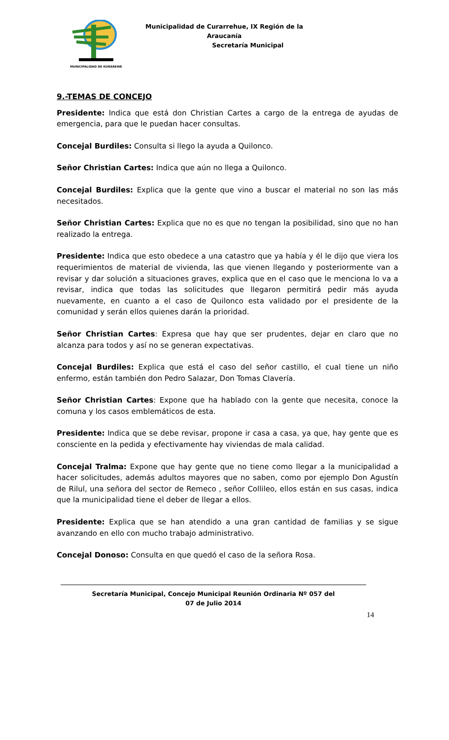MUNICIPALIDAD DE KURAREWE
Municipalidad de Curarrehue, IX Región de la Araucanía
Secretaría Municipal
9.-TEMAS DE CONCEJO
Presidente: Indica que está don Christian Cartes a cargo de la entrega de ayudas de emergencia, para que le puedan hacer consultas.
Concejal Burdiles: Consulta si llego la ayuda a Quilonco.
Señor Christian Cartes: Indica que aún no llega a Quilonco.
Concejal Burdiles: Explica que la gente que vino a buscar el material no son las más necesitados.
Señor Christian Cartes: Explica que no es que no tengan la posibilidad, sino que no han realizado la entrega.
Presidente: Indica que esto obedece a una catastro que ya había y él le dijo que viera los requerimientos de material de vivienda, las que vienen llegando y posteriormente van a revisar y dar solución a situaciones graves, explica que en el caso que le menciona lo va a revisar, indica que todas las solicitudes que llegaron permitirá pedir más ayuda nuevamente, en cuanto a el caso de Quilonco esta validado por el presidente de la comunidad y serán ellos quienes darán la prioridad.
Señor Christian Cartes: Expresa que hay que ser prudentes, dejar en claro que no alcanza para todos y así no se generan expectativas.
Concejal Burdiles: Explica que está el caso del señor castillo, el cual tiene un niño enfermo, están también don Pedro Salazar, Don Tomas Clavería.
Señor Christian Cartes: Expone que ha hablado con la gente que necesita, conoce la comuna y los casos emblemáticos de esta.
Presidente: Indica que se debe revisar, propone ir casa a casa, ya que, hay gente que es consciente en la pedida y efectivamente hay viviendas de mala calidad.
Concejal Tralma: Expone que hay gente que no tiene como llegar a la municipalidad a hacer solicitudes, además adultos mayores que no saben, como por ejemplo Don Agustín de Rilul, una señora del sector de Remeco , señor Collileo, ellos están en sus casas, indica que la municipalidad tiene el deber de llegar a ellos.
Presidente: Explica que se han atendido a una gran cantidad de familias y se sigue avanzando en ello con mucho trabajo administrativo.
Concejal Donoso: Consulta en que quedó el caso de la señora Rosa.
Secretaría Municipal, Concejo Municipal Reunión Ordinaria Nº 057 del
07 de Julio 2014
14